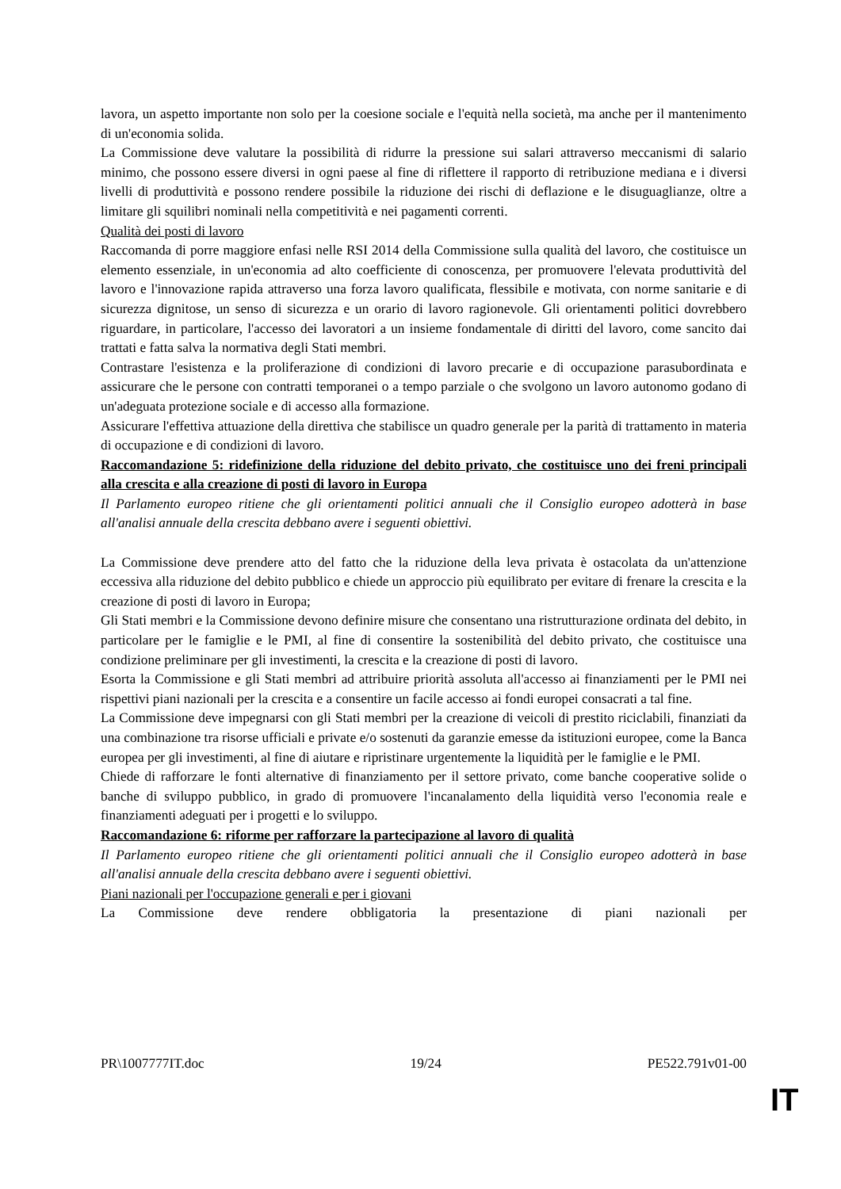lavora, un aspetto importante non solo per la coesione sociale e l'equità nella società, ma anche per il mantenimento di un'economia solida.
La Commissione deve valutare la possibilità di ridurre la pressione sui salari attraverso meccanismi di salario minimo, che possono essere diversi in ogni paese al fine di riflettere il rapporto di retribuzione mediana e i diversi livelli di produttività e possono rendere possibile la riduzione dei rischi di deflazione e le disuguaglianze, oltre a limitare gli squilibri nominali nella competitività e nei pagamenti correnti.
Qualità dei posti di lavoro
Raccomanda di porre maggiore enfasi nelle RSI 2014 della Commissione sulla qualità del lavoro, che costituisce un elemento essenziale, in un'economia ad alto coefficiente di conoscenza, per promuovere l'elevata produttività del lavoro e l'innovazione rapida attraverso una forza lavoro qualificata, flessibile e motivata, con norme sanitarie e di sicurezza dignitose, un senso di sicurezza e un orario di lavoro ragionevole. Gli orientamenti politici dovrebbero riguardare, in particolare, l'accesso dei lavoratori a un insieme fondamentale di diritti del lavoro, come sancito dai trattati e fatta salva la normativa degli Stati membri.
Contrastare l'esistenza e la proliferazione di condizioni di lavoro precarie e di occupazione parasubordinata e assicurare che le persone con contratti temporanei o a tempo parziale o che svolgono un lavoro autonomo godano di un'adeguata protezione sociale e di accesso alla formazione.
Assicurare l'effettiva attuazione della direttiva che stabilisce un quadro generale per la parità di trattamento in materia di occupazione e di condizioni di lavoro.
Raccomandazione 5: ridefinizione della riduzione del debito privato, che costituisce uno dei freni principali alla crescita e alla creazione di posti di lavoro in Europa
Il Parlamento europeo ritiene che gli orientamenti politici annuali che il Consiglio europeo adotterà in base all'analisi annuale della crescita debbano avere i seguenti obiettivi.
La Commissione deve prendere atto del fatto che la riduzione della leva privata è ostacolata da un'attenzione eccessiva alla riduzione del debito pubblico e chiede un approccio più equilibrato per evitare di frenare la crescita e la creazione di posti di lavoro in Europa;
Gli Stati membri e la Commissione devono definire misure che consentano una ristrutturazione ordinata del debito, in particolare per le famiglie e le PMI, al fine di consentire la sostenibilità del debito privato, che costituisce una condizione preliminare per gli investimenti, la crescita e la creazione di posti di lavoro.
Esorta la Commissione e gli Stati membri ad attribuire priorità assoluta all'accesso ai finanziamenti per le PMI nei rispettivi piani nazionali per la crescita e a consentire un facile accesso ai fondi europei consacrati a tal fine.
La Commissione deve impegnarsi con gli Stati membri per la creazione di veicoli di prestito riciclabili, finanziati da una combinazione tra risorse ufficiali e private e/o sostenuti da garanzie emesse da istituzioni europee, come la Banca europea per gli investimenti, al fine di aiutare e ripristinare urgentemente la liquidità per le famiglie e le PMI.
Chiede di rafforzare le fonti alternative di finanziamento per il settore privato, come banche cooperative solide o banche di sviluppo pubblico, in grado di promuovere l'incanalamento della liquidità verso l'economia reale e finanziamenti adeguati per i progetti e lo sviluppo.
Raccomandazione 6: riforme per rafforzare la partecipazione al lavoro di qualità
Il Parlamento europeo ritiene che gli orientamenti politici annuali che il Consiglio europeo adotterà in base all'analisi annuale della crescita debbano avere i seguenti obiettivi.
Piani nazionali per l'occupazione generali e per i giovani
La Commissione deve rendere obbligatoria la presentazione di piani nazionali per
PR\1007777IT.doc 19/24 PE522.791v01-00
IT